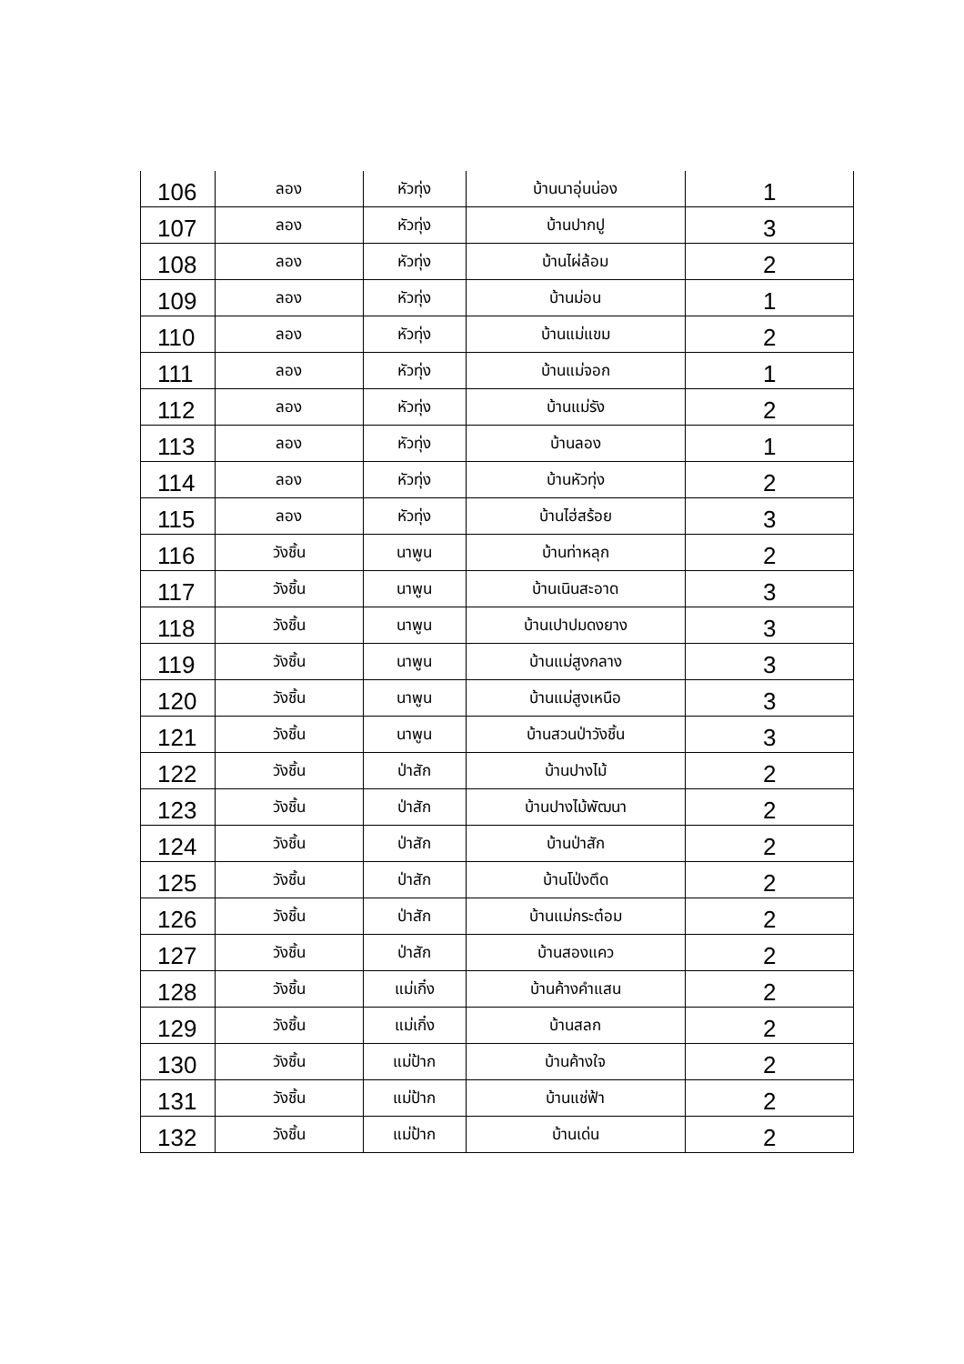| 106 | ลอง | หัวทุ่ง | บ้านนาอุ่นน่อง | 1 |
| 107 | ลอง | หัวทุ่ง | บ้านปากปู | 3 |
| 108 | ลอง | หัวทุ่ง | บ้านไผ่ล้อม | 2 |
| 109 | ลอง | หัวทุ่ง | บ้านม่อน | 1 |
| 110 | ลอง | หัวทุ่ง | บ้านแม่แขม | 2 |
| 111 | ลอง | หัวทุ่ง | บ้านแม่จอก | 1 |
| 112 | ลอง | หัวทุ่ง | บ้านแม่รัง | 2 |
| 113 | ลอง | หัวทุ่ง | บ้านลอง | 1 |
| 114 | ลอง | หัวทุ่ง | บ้านหัวทุ่ง | 2 |
| 115 | ลอง | หัวทุ่ง | บ้านไฮ่สร้อย | 3 |
| 116 | วังชิ้น | นาพูน | บ้านท่าหลุก | 2 |
| 117 | วังชิ้น | นาพูน | บ้านเนินสะอาด | 3 |
| 118 | วังชิ้น | นาพูน | บ้านเปาปมดงยาง | 3 |
| 119 | วังชิ้น | นาพูน | บ้านแม่สูงกลาง | 3 |
| 120 | วังชิ้น | นาพูน | บ้านแม่สูงเหนือ | 3 |
| 121 | วังชิ้น | นาพูน | บ้านสวนป่าวังชิ้น | 3 |
| 122 | วังชิ้น | ป่าสัก | บ้านปางไม้ | 2 |
| 123 | วังชิ้น | ป่าสัก | บ้านปางไม้พัฒนา | 2 |
| 124 | วังชิ้น | ป่าสัก | บ้านป่าสัก | 2 |
| 125 | วังชิ้น | ป่าสัก | บ้านโป่งตึด | 2 |
| 126 | วังชิ้น | ป่าสัก | บ้านแม่กระต๋อม | 2 |
| 127 | วังชิ้น | ป่าสัก | บ้านสองแคว | 2 |
| 128 | วังชิ้น | แม่เกิ๋ง | บ้านค้างคำแสน | 2 |
| 129 | วังชิ้น | แม่เกิ๋ง | บ้านสลก | 2 |
| 130 | วังชิ้น | แม่ป้าก | บ้านค้างใจ | 2 |
| 131 | วังชิ้น | แม่ป้าก | บ้านแช่ฟ้า | 2 |
| 132 | วังชิ้น | แม่ป้าก | บ้านเด่น | 2 |